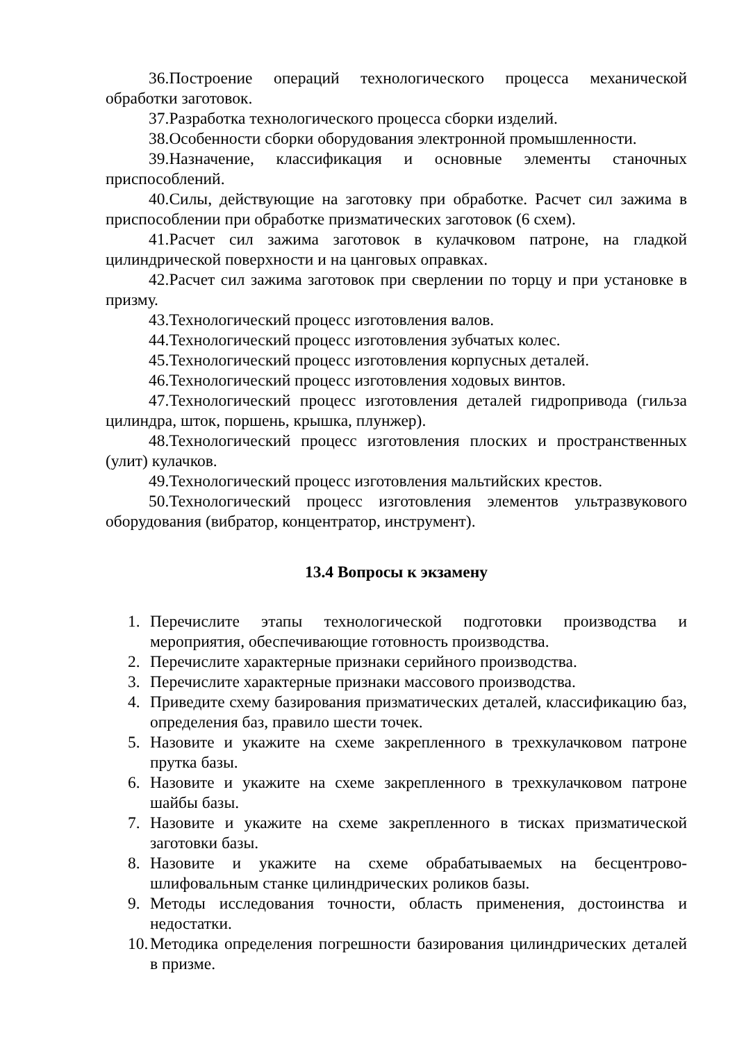36.Построение операций технологического процесса механической обработки заготовок.
37.Разработка технологического процесса сборки изделий.
38.Особенности сборки оборудования электронной промышленности.
39.Назначение, классификация и основные элементы станочных приспособлений.
40.Силы, действующие на заготовку при обработке. Расчет сил зажима в приспособлении при обработке призматических заготовок (6 схем).
41.Расчет сил зажима заготовок в кулачковом патроне, на гладкой цилиндрической поверхности и на цанговых оправках.
42.Расчет сил зажима заготовок при сверлении по торцу и при установке в призму.
43.Технологический процесс изготовления валов.
44.Технологический процесс изготовления зубчатых колес.
45.Технологический процесс изготовления корпусных деталей.
46.Технологический процесс изготовления ходовых винтов.
47.Технологический процесс изготовления деталей гидропривода (гильза цилиндра, шток, поршень, крышка, плунжер).
48.Технологический процесс изготовления плоских и пространственных (улит) кулачков.
49.Технологический процесс изготовления мальтийских крестов.
50.Технологический процесс изготовления элементов ультразвукового оборудования (вибратор, концентратор, инструмент).
13.4 Вопросы к экзамену
1. Перечислите этапы технологической подготовки производства и мероприятия, обеспечивающие готовность производства.
2. Перечислите характерные признаки серийного производства.
3. Перечислите характерные признаки массового производства.
4. Приведите схему базирования призматических деталей, классификацию баз, определения баз, правило шести точек.
5. Назовите и укажите на схеме закрепленного в трехкулачковом патроне прутка базы.
6. Назовите и укажите на схеме закрепленного в трехкулачковом патроне шайбы базы.
7. Назовите и укажите на схеме закрепленного в тисках призматической заготовки базы.
8. Назовите и укажите на схеме обрабатываемых на бесцентрово-шлифовальным станке цилиндрических роликов базы.
9. Методы исследования точности, область применения, достоинства и недостатки.
10. Методика определения погрешности базирования цилиндрических деталей в призме.